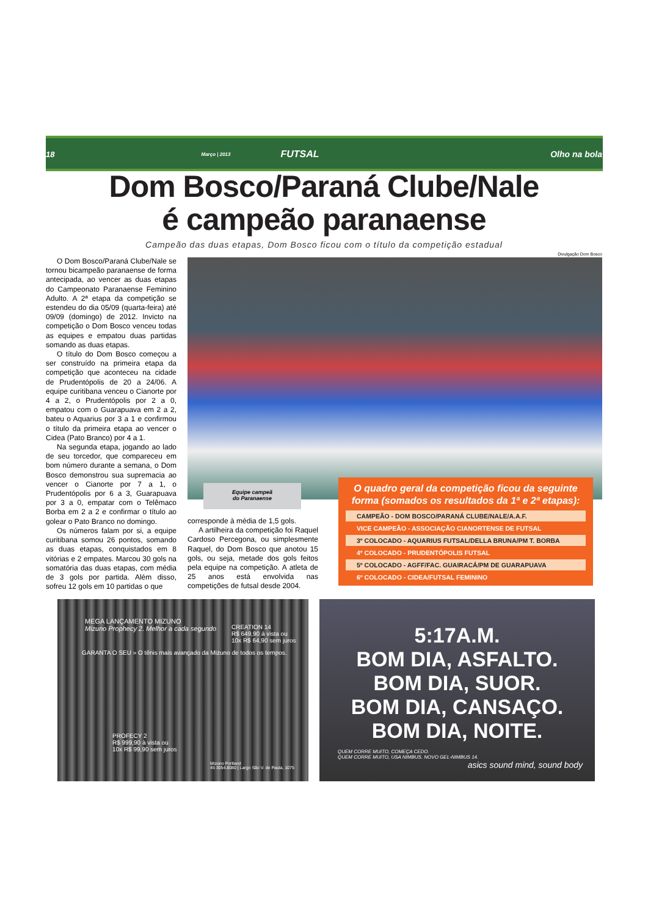18 Março | 2013 FUTSAL Olho na bola
Dom Bosco/Paraná Clube/Nale
é campeão paranaense
Campeão das duas etapas, Dom Bosco ficou com o título da competição estadual
Divulgação Dom Bosco
O Dom Bosco/Paraná Clube/Nale se tornou bicampeão paranaense de forma antecipada, ao vencer as duas etapas do Campeonato Paranaense Feminino Adulto. A 2ª etapa da competição se estendeu do dia 05/09 (quarta-feira) até 09/09 (domingo) de 2012. Invicto na competição o Dom Bosco venceu todas as equipes e empatou duas partidas somando as duas etapas.
O título do Dom Bosco começou a ser construído na primeira etapa da competição que aconteceu na cidade de Prudentópolis de 20 a 24/06. A equipe curitibana venceu o Cianorte por 4 a 2, o Prudentópolis por 2 a 0, empatou com o Guarapuava em 2 a 2, bateu o Aquarius por 3 a 1 e confirmou o título da primeira etapa ao vencer o Cidea (Pato Branco) por 4 a 1.
Na segunda etapa, jogando ao lado de seu torcedor, que compareceu em bom número durante a semana, o Dom Bosco demonstrou sua supremacia ao vencer o Cianorte por 7 a 1, o Prudentópolis por 6 a 3, Guarapuava por 3 a 0, empatar com o Telêmaco Borba em 2 a 2 e confirmar o título ao golear o Pato Branco no domingo.
Os números falam por si, a equipe curitibana somou 26 pontos, somando as duas etapas, conquistados em 8 vitórias e 2 empates. Marcou 30 gols na somatória das duas etapas, com média de 3 gols por partida. Além disso, sofreu 12 gols em 10 partidas o que
Equipe campeã
do Paranaense
corresponde à média de 1,5 gols.
A artilheira da competição foi Raquel Cardoso Percegona, ou simplesmente Raquel, do Dom Bosco que anotou 15 gols, ou seja, metade dos gols feitos pela equipe na competição. A atleta de 25 anos está envolvida nas competições de futsal desde 2004.
O quadro geral da competição ficou da seguinte forma (somados os resultados da 1ª e 2ª etapas):
CAMPEÃO - DOM BOSCO/PARANÁ CLUBE/NALE/A.A.F.
VICE CAMPEÃO - ASSOCIAÇÃO CIANORTENSE DE FUTSAL
3º COLOCADO - AQUARIUS FUTSAL/DELLA BRUNA/PM T. BORBA
4º COLOCADO - PRUDENTÓPOLIS FUTSAL
5º COLOCADO - AGFF/FAC. GUAIRACÁ/PM DE GUARAPUAVA
6º COLOCADO - CIDEA/FUTSAL FEMININO
MEGA LANÇAMENTO MIZUNO
Mizuno Prophecy 2. Melhor a cada segundo
CREATION 14
R$ 649,90 à vista ou
10x R$ 64,90 sem juros
GARANTA O SEU » O tênis mais avançado da Mizuno de todos os tempos.
PROFECY 2
R$ 999,90 à vista ou
10x R$ 99,90 sem juros
Mizuno Portland
45 3054.8080 | Largo São V. de Paula, 1075
5:17A.M.
BOM DIA, ASFALTO.
BOM DIA, SUOR.
BOM DIA, CANSAÇO.
BOM DIA, NOITE.
QUEM CORRE MUITO, COMEÇA CEDO.
QUEM CORRE MUITO, USA NIMBUS. NOVO GEL-NIMBUS 14. asics sound mind, sound body